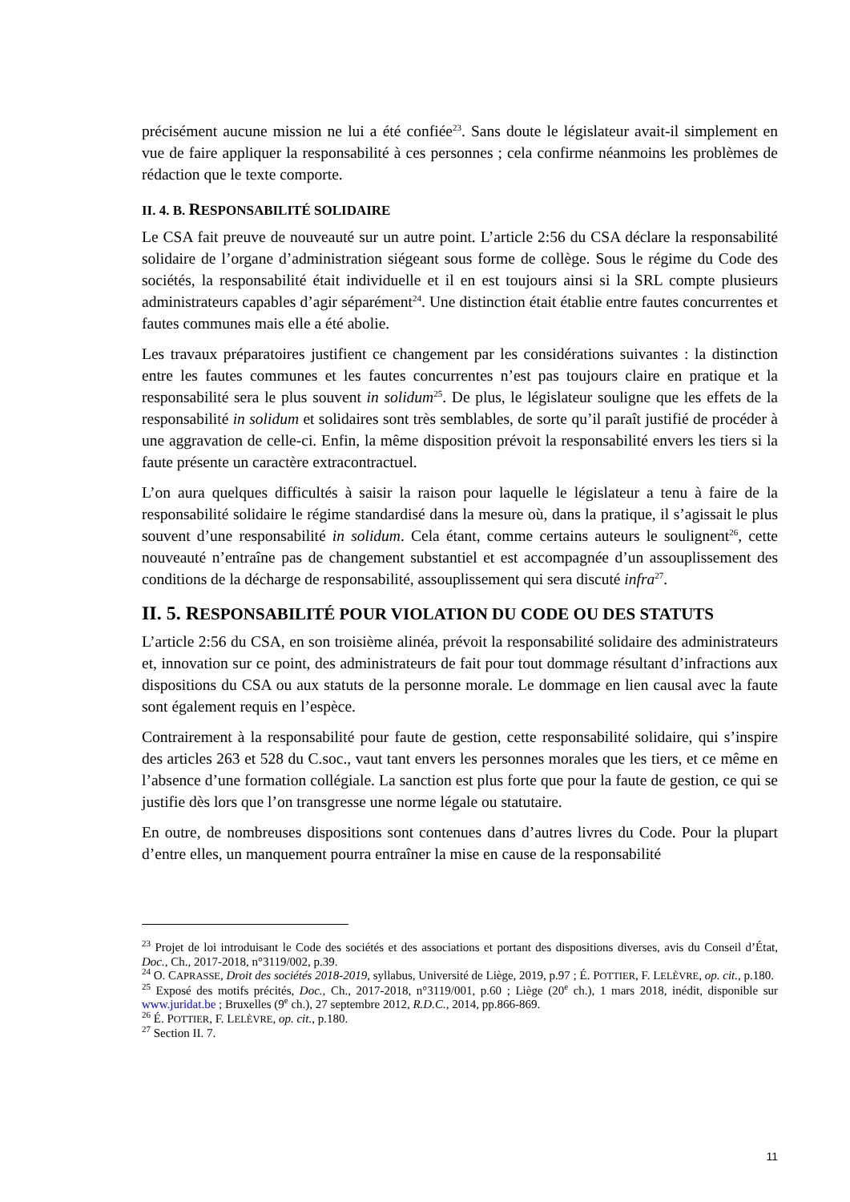précisément aucune mission ne lui a été confiée<sup>23</sup>. Sans doute le législateur avait-il simplement en vue de faire appliquer la responsabilité à ces personnes ; cela confirme néanmoins les problèmes de rédaction que le texte comporte.
II. 4. B. RESPONSABILITÉ SOLIDAIRE
Le CSA fait preuve de nouveauté sur un autre point. L’article 2:56 du CSA déclare la responsabilité solidaire de l’organe d’administration siégeant sous forme de collège. Sous le régime du Code des sociétés, la responsabilité était individuelle et il en est toujours ainsi si la SRL compte plusieurs administrateurs capables d’agir séparément<sup>24</sup>. Une distinction était établie entre fautes concurrentes et fautes communes mais elle a été abolie.
Les travaux préparatoires justifient ce changement par les considérations suivantes : la distinction entre les fautes communes et les fautes concurrentes n’est pas toujours claire en pratique et la responsabilité sera le plus souvent in solidum<sup>25</sup>. De plus, le législateur souligne que les effets de la responsabilité in solidum et solidaires sont très semblables, de sorte qu’il paraît justifié de procéder à une aggravation de celle-ci. Enfin, la même disposition prévoit la responsabilité envers les tiers si la faute présente un caractère extracontractuel.
L’on aura quelques difficultés à saisir la raison pour laquelle le législateur a tenu à faire de la responsabilité solidaire le régime standardisé dans la mesure où, dans la pratique, il s’agissait le plus souvent d’une responsabilité in solidum. Cela étant, comme certains auteurs le soulignent<sup>26</sup>, cette nouveauté n’entraîne pas de changement substantiel et est accompagnée d’un assouplissement des conditions de la décharge de responsabilité, assouplissement qui sera discuté infra<sup>27</sup>.
II. 5. RESPONSABILITÉ POUR VIOLATION DU CODE OU DES STATUTS
L’article 2:56 du CSA, en son troisième alinéa, prévoit la responsabilité solidaire des administrateurs et, innovation sur ce point, des administrateurs de fait pour tout dommage résultant d’infractions aux dispositions du CSA ou aux statuts de la personne morale. Le dommage en lien causal avec la faute sont également requis en l’espèce.
Contrairement à la responsabilité pour faute de gestion, cette responsabilité solidaire, qui s’inspire des articles 263 et 528 du C.soc., vaut tant envers les personnes morales que les tiers, et ce même en l’absence d’une formation collégiale. La sanction est plus forte que pour la faute de gestion, ce qui se justifie dès lors que l’on transgresse une norme légale ou statutaire.
En outre, de nombreuses dispositions sont contenues dans d’autres livres du Code. Pour la plupart d’entre elles, un manquement pourra entraîner la mise en cause de la responsabilité
<sup>23</sup> Projet de loi introduisant le Code des sociétés et des associations et portant des dispositions diverses, avis du Conseil d’État, Doc., Ch., 2017-2018, n°3119/002, p.39.
<sup>24</sup> O. CAPRASSE, Droit des sociétés 2018-2019, syllabus, Université de Liège, 2019, p.97 ; É. POTTIER, F. LELÈVRE, op. cit., p.180.
<sup>25</sup> Exposé des motifs précités, Doc., Ch., 2017-2018, n°3119/001, p.60 ; Liège (20<sup>e</sup> ch.), 1 mars 2018, inédit, disponible sur www.juridat.be ; Bruxelles (9<sup>e</sup> ch.), 27 septembre 2012, R.D.C., 2014, pp.866-869.
<sup>26</sup> É. POTTIER, F. LELÈVRE, op. cit., p.180.
<sup>27</sup> Section II. 7.
11